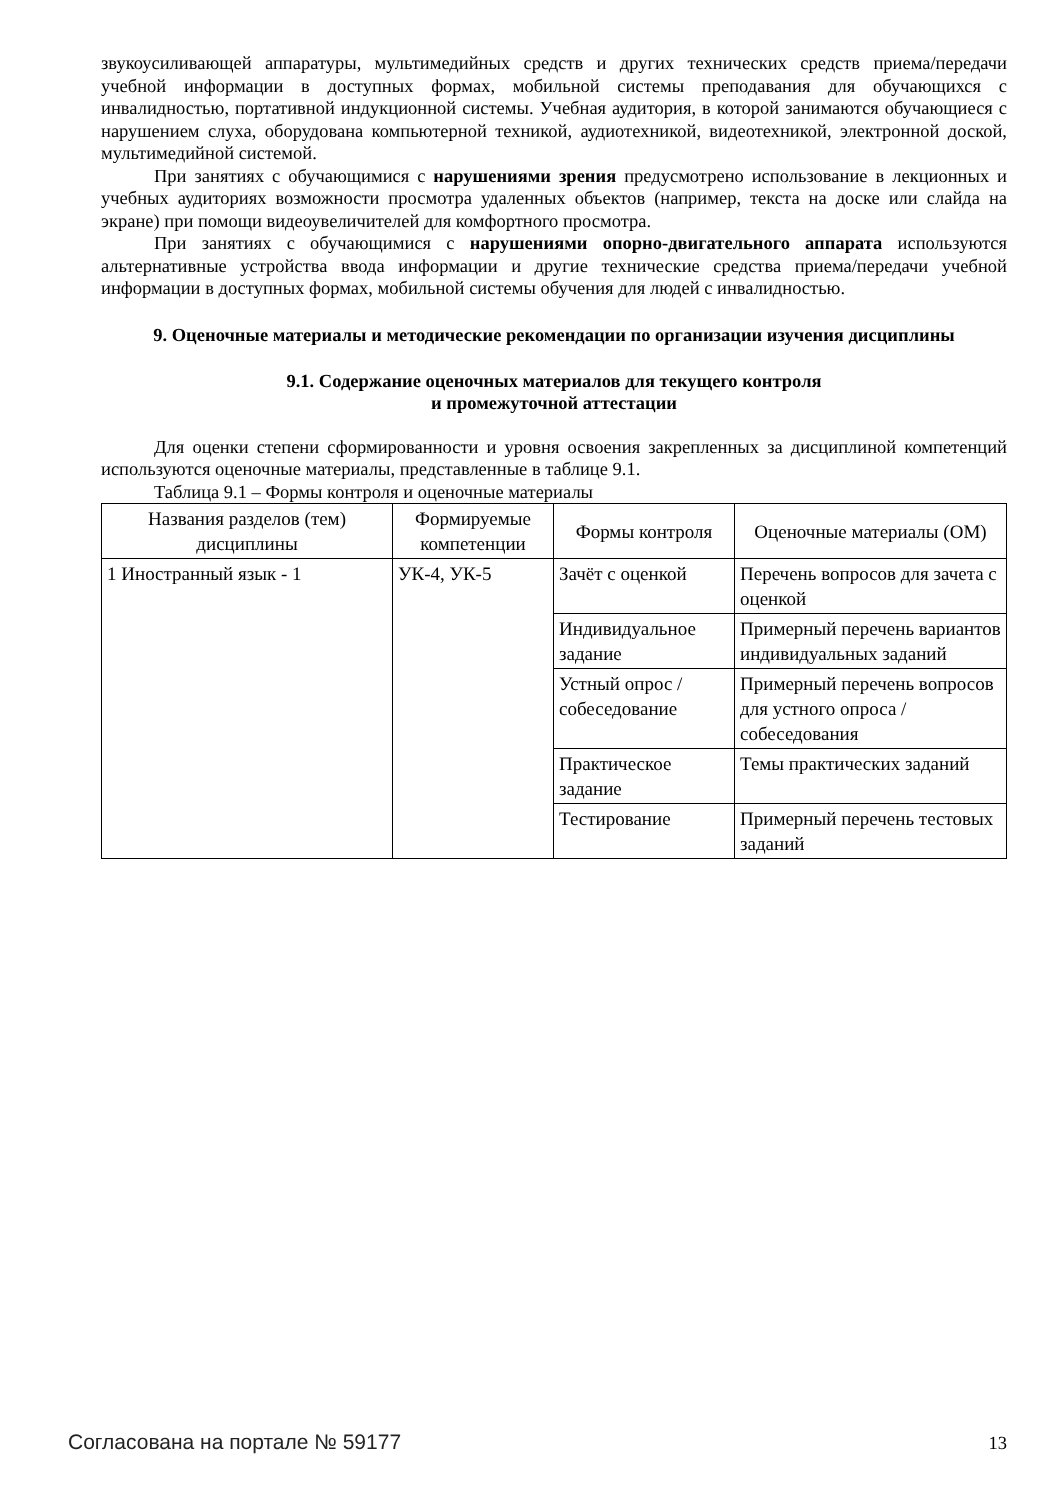звукоусиливающей аппаратуры, мультимедийных средств и других технических средств приема/передачи учебной информации в доступных формах, мобильной системы преподавания для обучающихся с инвалидностью, портативной индукционной системы. Учебная аудитория, в которой занимаются обучающиеся с нарушением слуха, оборудована компьютерной техникой, аудиотехникой, видеотехникой, электронной доской, мультимедийной системой.
При занятиях с обучающимися с нарушениями зрения предусмотрено использование в лекционных и учебных аудиториях возможности просмотра удаленных объектов (например, текста на доске или слайда на экране) при помощи видеоувеличителей для комфортного просмотра.
При занятиях с обучающимися с нарушениями опорно-двигательного аппарата используются альтернативные устройства ввода информации и другие технические средства приема/передачи учебной информации в доступных формах, мобильной системы обучения для людей с инвалидностью.
9. Оценочные материалы и методические рекомендации по организации изучения дисциплины
9.1. Содержание оценочных материалов для текущего контроля
и промежуточной аттестации
Для оценки степени сформированности и уровня освоения закрепленных за дисциплиной компетенций используются оценочные материалы, представленные в таблице 9.1.
Таблица 9.1 – Формы контроля и оценочные материалы
| Названия разделов (тем) дисциплины | Формируемые компетенции | Формы контроля | Оценочные материалы (ОМ) |
| --- | --- | --- | --- |
| 1 Иностранный язык - 1 | УК-4, УК-5 | Зачёт с оценкой | Перечень вопросов для зачета с оценкой |
| | | Индивидуальное задание | Примерный перечень вариантов индивидуальных заданий |
| | | Устный опрос / собеседование | Примерный перечень вопросов для устного опроса / собеседования |
| | | Практическое задание | Темы практических заданий |
| | | Тестирование | Примерный перечень тестовых заданий |
Согласована на портале № 59177 13